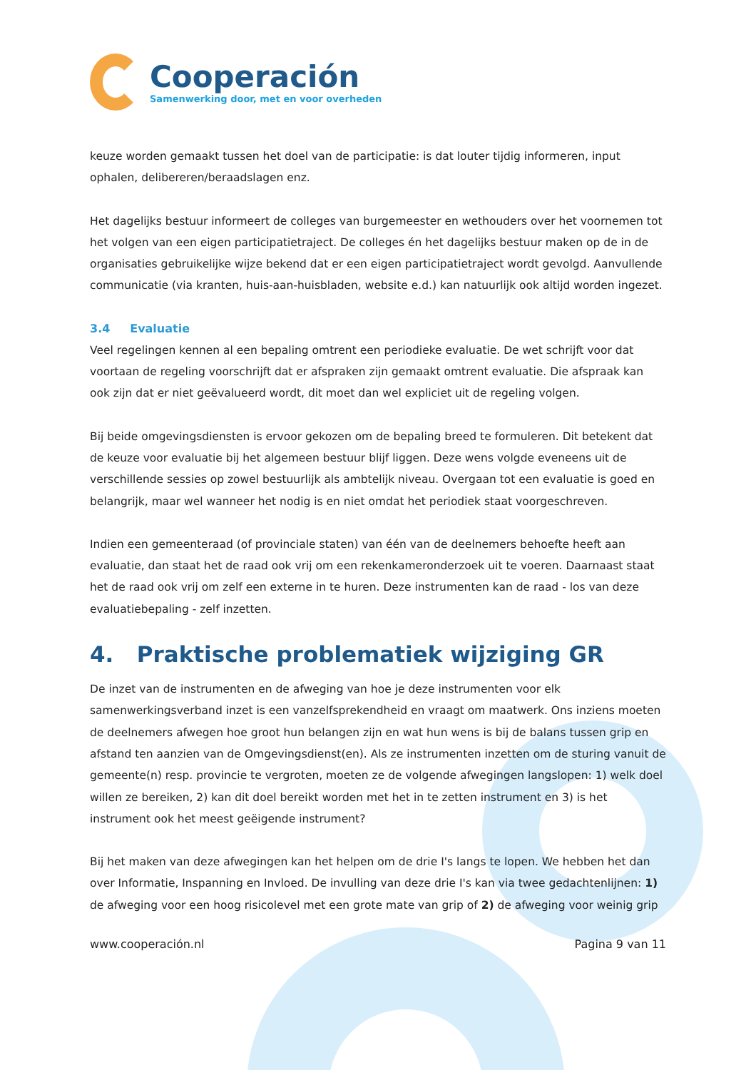Cooperación
Samenwerking door, met en voor overheden
keuze worden gemaakt tussen het doel van de participatie: is dat louter tijdig informeren, input ophalen, delibereren/beraadslagen enz.
Het dagelijks bestuur informeert de colleges van burgemeester en wethouders over het voornemen tot het volgen van een eigen participatietraject. De colleges én het dagelijks bestuur maken op de in de organisaties gebruikelijke wijze bekend dat er een eigen participatietraject wordt gevolgd. Aanvullende communicatie (via kranten, huis-aan-huisbladen, website e.d.) kan natuurlijk ook altijd worden ingezet.
3.4 Evaluatie
Veel regelingen kennen al een bepaling omtrent een periodieke evaluatie. De wet schrijft voor dat voortaan de regeling voorschrijft dat er afspraken zijn gemaakt omtrent evaluatie. Die afspraak kan ook zijn dat er niet geëvalueerd wordt, dit moet dan wel expliciet uit de regeling volgen.
Bij beide omgevingsdiensten is ervoor gekozen om de bepaling breed te formuleren. Dit betekent dat de keuze voor evaluatie bij het algemeen bestuur blijf liggen. Deze wens volgde eveneens uit de verschillende sessies op zowel bestuurlijk als ambtelijk niveau. Overgaan tot een evaluatie is goed en belangrijk, maar wel wanneer het nodig is en niet omdat het periodiek staat voorgeschreven.
Indien een gemeenteraad (of provinciale staten) van één van de deelnemers behoefte heeft aan evaluatie, dan staat het de raad ook vrij om een rekenkameronderzoek uit te voeren. Daarnaast staat het de raad ook vrij om zelf een externe in te huren. Deze instrumenten kan de raad - los van deze evaluatiebepaling - zelf inzetten.
4. Praktische problematiek wijziging GR
De inzet van de instrumenten en de afweging van hoe je deze instrumenten voor elk samenwerkingsverband inzet is een vanzelfsprekendheid en vraagt om maatwerk. Ons inziens moeten de deelnemers afwegen hoe groot hun belangen zijn en wat hun wens is bij de balans tussen grip en afstand ten aanzien van de Omgevingsdienst(en). Als ze instrumenten inzetten om de sturing vanuit de gemeente(n) resp. provincie te vergroten, moeten ze de volgende afwegingen langslopen: 1) welk doel willen ze bereiken, 2) kan dit doel bereikt worden met het in te zetten instrument en 3) is het instrument ook het meest geëigende instrument?
Bij het maken van deze afwegingen kan het helpen om de drie I's langs te lopen. We hebben het dan over Informatie, Inspanning en Invloed. De invulling van deze drie I's kan via twee gedachtenlijnen: 1) de afweging voor een hoog risicolevel met een grote mate van grip of 2) de afweging voor weinig grip
www.cooperación.nl Pagina 9 van 11